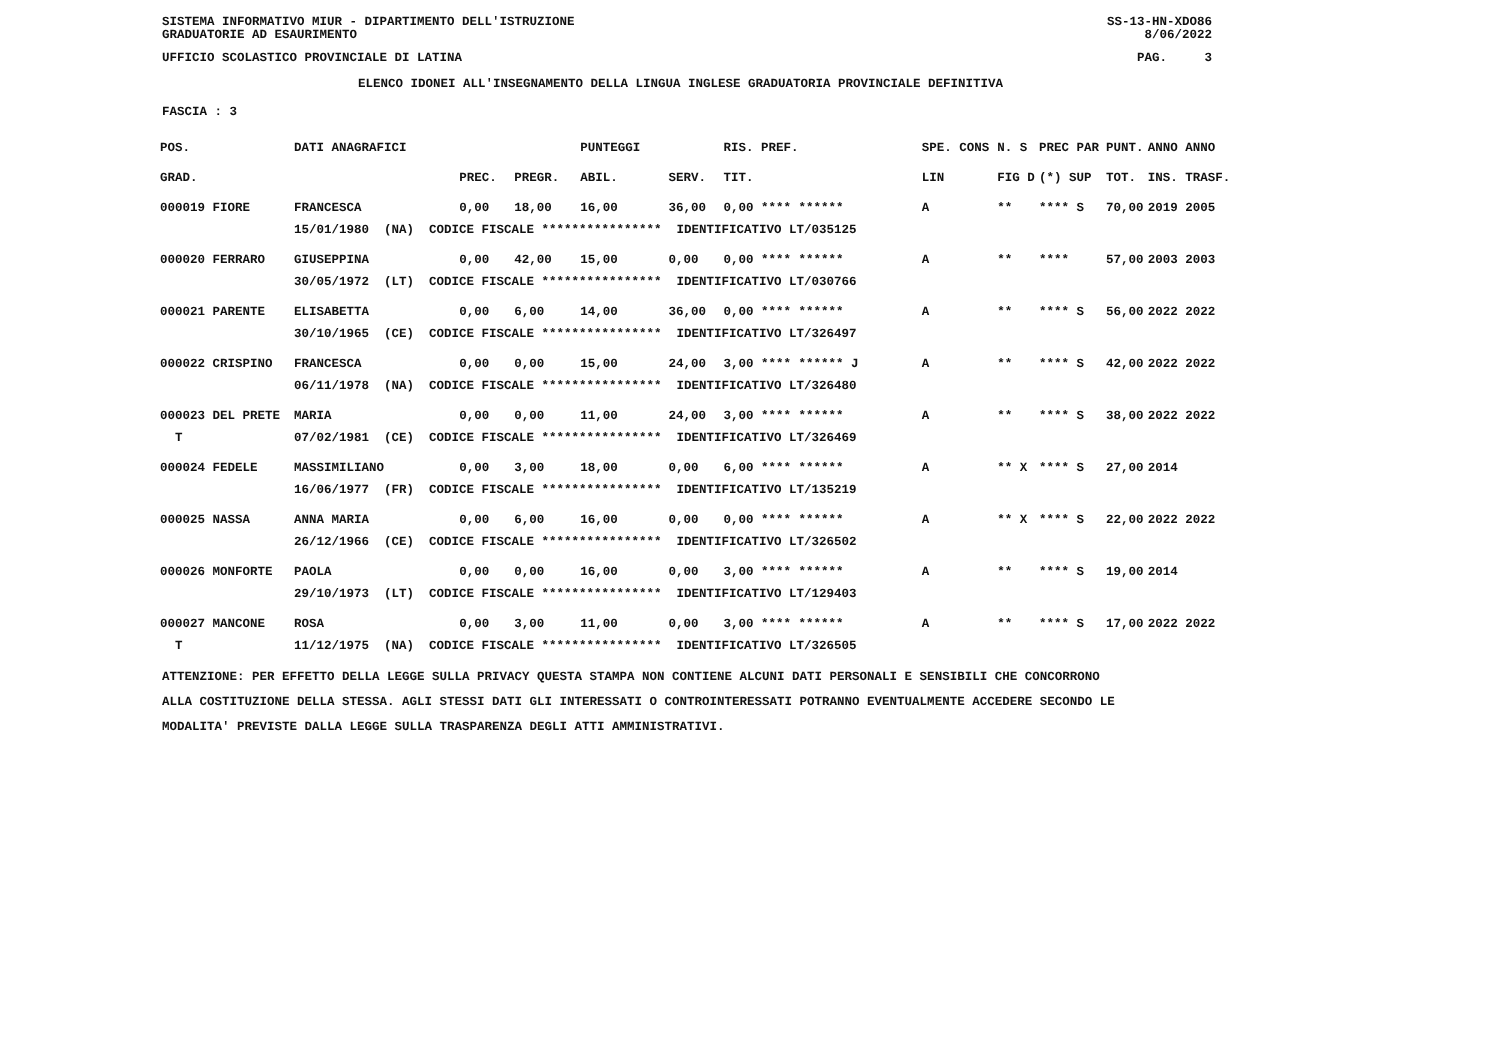SISTEMA INFORMATIVO MIUR - DIPARTIMENTO DELL'ISTRUZIONE
GRADUATORIE AD ESAURIMENTO SS-13-HN-XDO86
8/06/2022
UFFICIO SCOLASTICO PROVINCIALE DI LATINA PAG. 3
ELENCO IDONEI ALL'INSEGNAMENTO DELLA LINGUA INGLESE GRADUATORIA PROVINCIALE DEFINITIVA
FASCIA : 3
| POS. | DATI ANAGRAFICI | | | | PUNTEGGI | | RIS. PREF. | | SPE. CONS | N. S | PREC PAR | PUNT. | ANNO ANNO |
| --- | --- | --- | --- | --- | --- | --- | --- | --- | --- | --- | --- | --- | --- |
| GRAD. | | | PREC. | PREGR. | ABIL. | SERV. | TIT. | | LIN | FIG D | (*) SUP | TOT. | INS. TRASF. |
| 000019 FIORE | | FRANCESCA | 0,00 | 18,00 | 16,00 | 36,00 | 0,00 **** ****** | | A | ** | **** S | 70,00 | 2019 2005 |
| | 15/01/1980 (NA) CODICE FISCALE **************** IDENTIFICATIVO LT/035125 | | | | | | | | | | | | |
| 000020 FERRARO | | GIUSEPPINA | 0,00 | 42,00 | 15,00 | 0,00 | 0,00 **** ****** | | A | ** | **** | 57,00 | 2003 2003 |
| | 30/05/1972 (LT) CODICE FISCALE **************** IDENTIFICATIVO LT/030766 | | | | | | | | | | | | |
| 000021 PARENTE | | ELISABETTA | 0,00 | 6,00 | 14,00 | 36,00 | 0,00 **** ****** | | A | ** | **** S | 56,00 | 2022 2022 |
| | 30/10/1965 (CE) CODICE FISCALE **************** IDENTIFICATIVO LT/326497 | | | | | | | | | | | | |
| 000022 CRISPINO | | FRANCESCA | 0,00 | 0,00 | 15,00 | 24,00 | 3,00 **** ****** J | | A | ** | **** S | 42,00 | 2022 2022 |
| | 06/11/1978 (NA) CODICE FISCALE **************** IDENTIFICATIVO LT/326480 | | | | | | | | | | | | |
| 000023 DEL PRETE | | MARIA | 0,00 | 0,00 | 11,00 | 24,00 | 3,00 **** ****** | | A | ** | **** S | 38,00 | 2022 2022 |
| T | 07/02/1981 (CE) CODICE FISCALE **************** IDENTIFICATIVO LT/326469 | | | | | | | | | | | | |
| 000024 FEDELE | | MASSIMILIANO | 0,00 | 3,00 | 18,00 | 0,00 | 6,00 **** ****** | | A | ** X | **** S | 27,00 | 2014 |
| | 16/06/1977 (FR) CODICE FISCALE **************** IDENTIFICATIVO LT/135219 | | | | | | | | | | | | |
| 000025 NASSA | | ANNA MARIA | 0,00 | 6,00 | 16,00 | 0,00 | 0,00 **** ****** | | A | ** X | **** S | 22,00 | 2022 2022 |
| | 26/12/1966 (CE) CODICE FISCALE **************** IDENTIFICATIVO LT/326502 | | | | | | | | | | | | |
| 000026 MONFORTE | | PAOLA | 0,00 | 0,00 | 16,00 | 0,00 | 3,00 **** ****** | | A | ** | **** S | 19,00 | 2014 |
| | 29/10/1973 (LT) CODICE FISCALE **************** IDENTIFICATIVO LT/129403 | | | | | | | | | | | | |
| 000027 MANCONE | | ROSA | 0,00 | 3,00 | 11,00 | 0,00 | 3,00 **** ****** | | A | ** | **** S | 17,00 | 2022 2022 |
| T | 11/12/1975 (NA) CODICE FISCALE **************** IDENTIFICATIVO LT/326505 | | | | | | | | | | | | |
ATTENZIONE: PER EFFETTO DELLA LEGGE SULLA PRIVACY QUESTA STAMPA NON CONTIENE ALCUNI DATI PERSONALI E SENSIBILI CHE CONCORRONO
ALLA COSTITUZIONE DELLA STESSA. AGLI STESSI DATI GLI INTERESSATI O CONTROINTERESSATI POTRANNO EVENTUALMENTE ACCEDERE SECONDO LE
MODALITA' PREVISTE DALLA LEGGE SULLA TRASPARENZA DEGLI ATTI AMMINISTRATIVI.